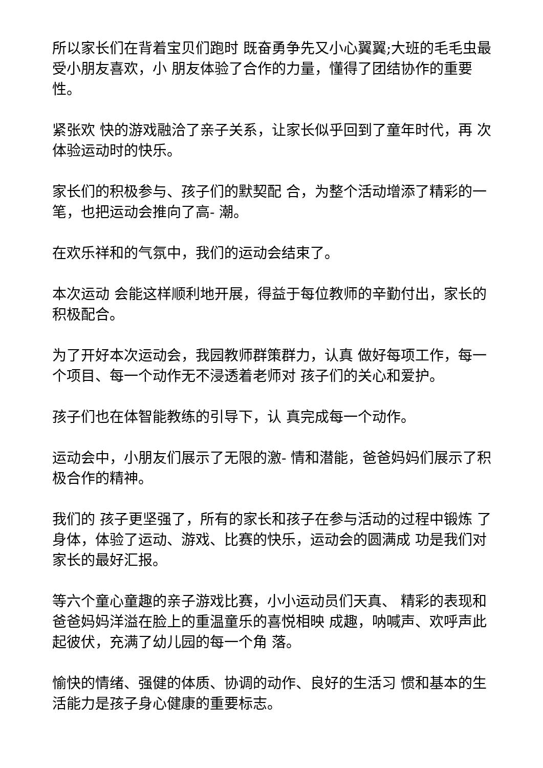所以家长们在背着宝贝们跑时 既奋勇争先又小心翼翼;大班的毛毛虫最受小朋友喜欢，小 朋友体验了合作的力量，懂得了团结协作的重要性。
紧张欢 快的游戏融洽了亲子关系，让家长似乎回到了童年时代，再 次体验运动时的快乐。
家长们的积极参与、孩子们的默契配 合，为整个活动增添了精彩的一笔，也把运动会推向了高- 潮。
在欢乐祥和的气氛中，我们的运动会结束了。
本次运动 会能这样顺利地开展，得益于每位教师的辛勤付出，家长的 积极配合。
为了开好本次运动会，我园教师群策群力，认真 做好每项工作，每一个项目、每一个动作无不浸透着老师对 孩子们的关心和爱护。
孩子们也在体智能教练的引导下，认 真完成每一个动作。
运动会中，小朋友们展示了无限的激- 情和潜能，爸爸妈妈们展示了积极合作的精神。
我们的 孩子更坚强了，所有的家长和孩子在参与活动的过程中锻炼 了身体，体验了运动、游戏、比赛的快乐，运动会的圆满成 功是我们对家长的最好汇报。
等六个童心童趣的亲子游戏比赛，小小运动员们天真、 精彩的表现和爸爸妈妈洋溢在脸上的重温童乐的喜悦相映 成趣，呐喊声、欢呼声此起彼伏，充满了幼儿园的每一个角 落。
愉快的情绪、强健的体质、协调的动作、良好的生活习 惯和基本的生活能力是孩子身心健康的重要标志。